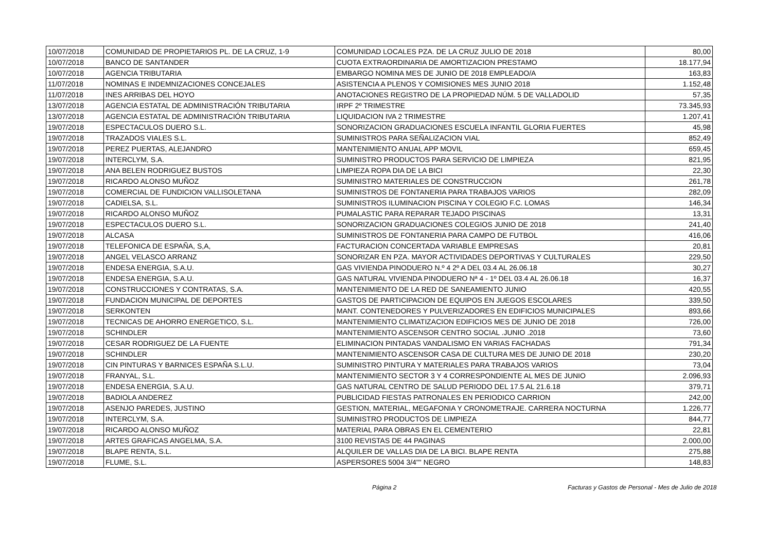| 10/07/2018 | COMUNIDAD DE PROPIETARIOS PL. DE LA CRUZ, 1-9 | COMUNIDAD LOCALES PZA. DE LA CRUZ JULIO DE 2018 | 80,00 |
| 10/07/2018 | BANCO DE SANTANDER | CUOTA EXTRAORDINARIA DE AMORTIZACION PRESTAMO | 18.177,94 |
| 10/07/2018 | AGENCIA TRIBUTARIA | EMBARGO NOMINA MES DE JUNIO DE 2018 EMPLEADO/A | 163,83 |
| 11/07/2018 | NOMINAS E INDEMNIZACIONES CONCEJALES | ASISTENCIA A PLENOS Y COMISIONES MES JUNIO 2018 | 1.152,48 |
| 11/07/2018 | INES ARRIBAS DEL HOYO | ANOTACIONES REGISTRO DE LA PROPIEDAD NÚM. 5 DE VALLADOLID | 57,35 |
| 13/07/2018 | AGENCIA ESTATAL DE ADMINISTRACIÓN TRIBUTARIA | IRPF 2º TRIMESTRE | 73.345,93 |
| 13/07/2018 | AGENCIA ESTATAL DE ADMINISTRACIÓN TRIBUTARIA | LIQUIDACION IVA 2 TRIMESTRE | 1.207,41 |
| 19/07/2018 | ESPECTACULOS DUERO S.L. | SONORIZACION GRADUACIONES ESCUELA INFANTIL GLORIA FUERTES | 45,98 |
| 19/07/2018 | TRAZADOS VIALES S.L. | SUMINISTROS PARA SEÑALIZACION VIAL | 852,49 |
| 19/07/2018 | PEREZ PUERTAS, ALEJANDRO | MANTENIMIENTO ANUAL APP MOVIL | 659,45 |
| 19/07/2018 | INTERCLYM, S.A. | SUMINISTRO PRODUCTOS PARA SERVICIO DE LIMPIEZA | 821,95 |
| 19/07/2018 | ANA BELEN RODRIGUEZ BUSTOS | LIMPIEZA ROPA DIA DE LA BICI | 22,30 |
| 19/07/2018 | RICARDO ALONSO MUÑOZ | SUMINISTRO MATERIALES DE CONSTRUCCION | 261,78 |
| 19/07/2018 | COMERCIAL DE FUNDICION VALLISOLETANA | SUMINISTROS DE FONTANERIA PARA TRABAJOS VARIOS | 282,09 |
| 19/07/2018 | CADIELSA, S.L. | SUMINISTROS ILUMINACION PISCINA Y COLEGIO F.C. LOMAS | 146,34 |
| 19/07/2018 | RICARDO ALONSO MUÑOZ | PUMALASTIC PARA REPARAR TEJADO PISCINAS | 13,31 |
| 19/07/2018 | ESPECTACULOS DUERO S.L. | SONORIZACION GRADUACIONES COLEGIOS JUNIO DE 2018 | 241,40 |
| 19/07/2018 | ALCASA | SUMINISTROS DE FONTANERIA PARA CAMPO DE FUTBOL | 416,06 |
| 19/07/2018 | TELEFONICA DE ESPAÑA, S,A, | FACTURACION CONCERTADA VARIABLE EMPRESAS | 20,81 |
| 19/07/2018 | ANGEL VELASCO ARRANZ | SONORIZAR EN PZA. MAYOR ACTIVIDADES DEPORTIVAS Y CULTURALES | 229,50 |
| 19/07/2018 | ENDESA ENERGIA, S.A.U. | GAS VIVIENDA PINODUERO N.º 4 2º A DEL 03.4 AL 26.06.18 | 30,27 |
| 19/07/2018 | ENDESA ENERGIA, S.A.U. | GAS NATURAL VIVIENDA PINODUERO Nª 4 - 1º DEL 03.4 AL 26.06.18 | 16,37 |
| 19/07/2018 | CONSTRUCCIONES Y CONTRATAS, S.A. | MANTENIMIENTO DE LA RED DE SANEAMIENTO JUNIO | 420,55 |
| 19/07/2018 | FUNDACION MUNICIPAL DE DEPORTES | GASTOS DE PARTICIPACION DE EQUIPOS EN JUEGOS ESCOLARES | 339,50 |
| 19/07/2018 | SERKONTEN | MANT. CONTENEDORES Y PULVERIZADORES EN EDIFICIOS MUNICIPALES | 893,66 |
| 19/07/2018 | TECNICAS DE AHORRO ENERGETICO, S.L. | MANTENIMIENTO CLIMATIZACION EDIFICIOS MES DE JUNIO DE 2018 | 726,00 |
| 19/07/2018 | SCHINDLER | MANTENIMIENTO ASCENSOR CENTRO SOCIAL .JUNIO .2018 | 73,60 |
| 19/07/2018 | CESAR RODRIGUEZ DE LA FUENTE | ELIMINACION PINTADAS VANDALISMO EN VARIAS FACHADAS | 791,34 |
| 19/07/2018 | SCHINDLER | MANTENIMIENTO ASCENSOR CASA DE CULTURA MES DE JUNIO DE 2018 | 230,20 |
| 19/07/2018 | CIN PINTURAS Y BARNICES ESPAÑA S.L.U. | SUMINISTRO PINTURA Y MATERIALES PARA TRABAJOS VARIOS | 73,04 |
| 19/07/2018 | FRANYAL, S.L. | MANTENIMIENTO SECTOR 3 Y 4 CORRESPONDIENTE AL MES DE JUNIO | 2.096,93 |
| 19/07/2018 | ENDESA ENERGIA, S.A.U. | GAS NATURAL CENTRO DE SALUD PERIODO DEL 17.5 AL 21.6.18 | 379,71 |
| 19/07/2018 | BADIOLA ANDEREZ | PUBLICIDAD FIESTAS PATRONALES EN PERIODICO CARRION | 242,00 |
| 19/07/2018 | ASENJO PAREDES, JUSTINO | GESTION, MATERIAL, MEGAFONIA Y CRONOMETRAJE. CARRERA NOCTURNA | 1.226,77 |
| 19/07/2018 | INTERCLYM, S.A. | SUMINISTRO PRODUCTOS DE LIMPIEZA | 844,77 |
| 19/07/2018 | RICARDO ALONSO MUÑOZ | MATERIAL PARA OBRAS EN EL CEMENTERIO | 22,81 |
| 19/07/2018 | ARTES GRAFICAS ANGELMA, S.A. | 3100 REVISTAS DE 44 PAGINAS | 2.000,00 |
| 19/07/2018 | BLAPE RENTA, S.L. | ALQUILER DE VALLAS DIA DE LA BICI. BLAPE RENTA | 275,88 |
| 19/07/2018 | FLUME, S.L. | ASPERSORES 5004 3/4"" NEGRO | 148,83 |
Página 2 Facturas y Gastos de Personal - Mes de Julio de 2018